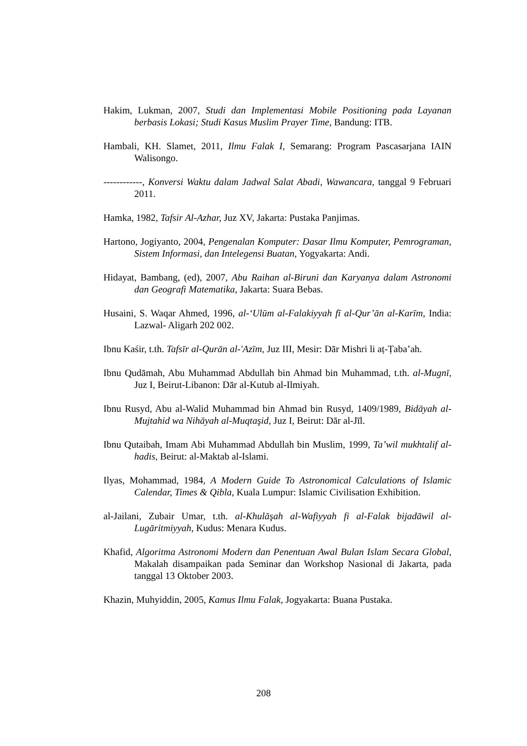Hakim, Lukman, 2007, Studi dan Implementasi Mobile Positioning pada Layanan berbasis Lokasi; Studi Kasus Muslim Prayer Time, Bandung: ITB.
Hambali, KH. Slamet, 2011, Ilmu Falak I, Semarang: Program Pascasarjana IAIN Walisongo.
------------, Konversi Waktu dalam Jadwal Salat Abadi, Wawancara, tanggal 9 Februari 2011.
Hamka, 1982, Tafsir Al-Azhar, Juz XV, Jakarta: Pustaka Panjimas.
Hartono, Jogiyanto, 2004, Pengenalan Komputer: Dasar Ilmu Komputer, Pemrograman, Sistem Informasi, dan Intelegensi Buatan, Yogyakarta: Andi.
Hidayat, Bambang, (ed), 2007, Abu Raihan al-Biruni dan Karyanya dalam Astronomi dan Geografi Matematika, Jakarta: Suara Bebas.
Husaini, S. Waqar Ahmed, 1996, al-‘Ulūm al-Falakiyyah fī al-Qur’ān al-Karīm, India: Lazwal- Aligarh 202 002.
Ibnu Kaśir, t.th. Tafsīr al-Qurān al-'Azīm, Juz III, Mesir: Dār Mishri li aṭ-Ṭaba’ah.
Ibnu Qudāmah, Abu Muhammad Abdullah bin Ahmad bin Muhammad, t.th. al-Mugnī, Juz I, Beirut-Libanon: Dār al-Kutub al-Ilmiyah.
Ibnu Rusyd, Abu al-Walid Muhammad bin Ahmad bin Rusyd, 1409/1989, Bidāyah al-Mujtahid wa Nihāyah al-Muqtaşid, Juz I, Beirut: Dār al-Jīl.
Ibnu Qutaibah, Imam Abi Muhammad Abdullah bin Muslim, 1999, Ta’wil mukhtalif al-hadis, Beirut: al-Maktab al-Islami.
Ilyas, Mohammad, 1984, A Modern Guide To Astronomical Calculations of Islamic Calendar, Times & Qibla, Kuala Lumpur: Islamic Civilisation Exhibition.
al-Jailani, Zubair Umar, t.th. al-Khulāşah al-Wafiyyah fi al-Falak bijadāwil al-Lugāritmiyyah, Kudus: Menara Kudus.
Khafid, Algoritma Astronomi Modern dan Penentuan Awal Bulan Islam Secara Global, Makalah disampaikan pada Seminar dan Workshop Nasional di Jakarta, pada tanggal 13 Oktober 2003.
Khazin, Muhyiddin, 2005, Kamus Ilmu Falak, Jogyakarta: Buana Pustaka.
208